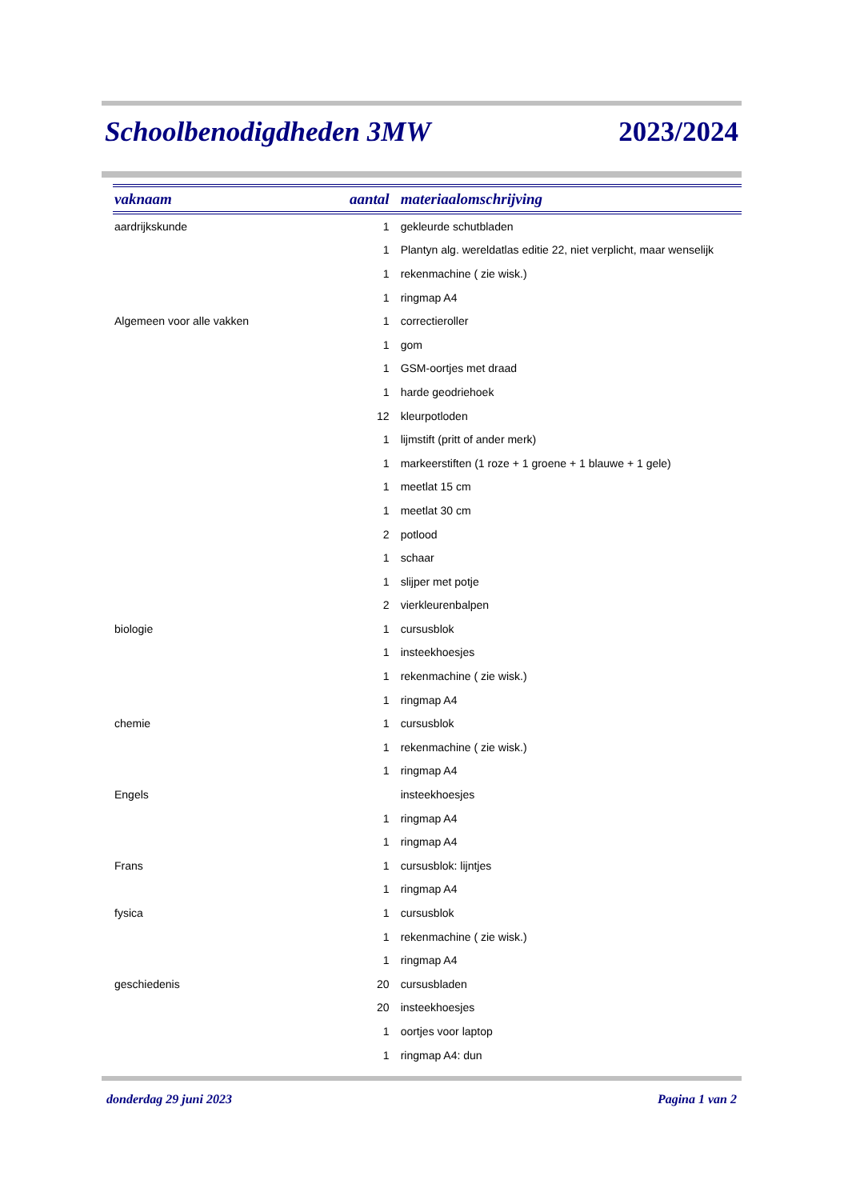Schoolbenodigdheden 3MW 2023/2024
| vaknaam | aantal | materiaalomschrijving |
| --- | --- | --- |
| aardrijkskunde | 1 | gekleurde schutbladen |
| | 1 | Plantyn alg. wereldatlas editie 22, niet verplicht, maar wenselijk |
| | 1 | rekenmachine ( zie wisk.) |
| | 1 | ringmap A4 |
| Algemeen voor alle vakken | 1 | correctieroller |
| | 1 | gom |
| | 1 | GSM-oortjes met draad |
| | 1 | harde geodriehoek |
| | 12 | kleurpotloden |
| | 1 | lijmstift (pritt of ander merk) |
| | 1 | markeerstiften (1 roze + 1 groene + 1 blauwe + 1 gele) |
| | 1 | meetlat 15 cm |
| | 1 | meetlat 30 cm |
| | 2 | potlood |
| | 1 | schaar |
| | 1 | slijper met potje |
| | 2 | vierkleurenbalpen |
| biologie | 1 | cursusblok |
| | 1 | insteekhoesjes |
| | 1 | rekenmachine ( zie wisk.) |
| | 1 | ringmap A4 |
| chemie | 1 | cursusblok |
| | 1 | rekenmachine ( zie wisk.) |
| | 1 | ringmap A4 |
| Engels | | insteekhoesjes |
| | 1 | ringmap A4 |
| | 1 | ringmap A4 |
| Frans | 1 | cursusblok: lijntjes |
| | 1 | ringmap A4 |
| fysica | 1 | cursusblok |
| | 1 | rekenmachine ( zie wisk.) |
| | 1 | ringmap A4 |
| geschiedenis | 20 | cursusbladen |
| | 20 | insteekhoesjes |
| | 1 | oortjes voor laptop |
| | 1 | ringmap A4: dun |
donderdag 29 juni 2023 Pagina 1 van 2